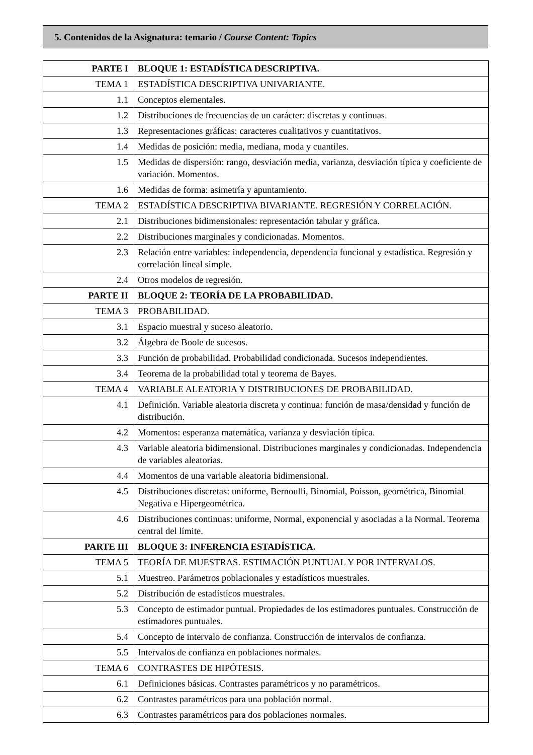5. Contenidos de la Asignatura: temario / Course Content: Topics
| PARTE I | BLOQUE 1: ESTADÍSTICA DESCRIPTIVA. |
| TEMA 1 | ESTADÍSTICA DESCRIPTIVA UNIVARIANTE. |
| 1.1 | Conceptos elementales. |
| 1.2 | Distribuciones de frecuencias de un carácter: discretas y continuas. |
| 1.3 | Representaciones gráficas: caracteres cualitativos y cuantitativos. |
| 1.4 | Medidas de posición: media, mediana, moda y cuantiles. |
| 1.5 | Medidas de dispersión: rango, desviación media, varianza, desviación típica y coeficiente de variación. Momentos. |
| 1.6 | Medidas de forma: asimetría y apuntamiento. |
| TEMA 2 | ESTADÍSTICA DESCRIPTIVA BIVARIANTE. REGRESIÓN Y CORRELACIÓN. |
| 2.1 | Distribuciones bidimensionales: representación tabular y gráfica. |
| 2.2 | Distribuciones marginales y condicionadas. Momentos. |
| 2.3 | Relación entre variables: independencia, dependencia funcional y estadística. Regresión y correlación lineal simple. |
| 2.4 | Otros modelos de regresión. |
| PARTE II | BLOQUE 2: TEORÍA DE LA PROBABILIDAD. |
| TEMA 3 | PROBABILIDAD. |
| 3.1 | Espacio muestral y suceso aleatorio. |
| 3.2 | Álgebra de Boole de sucesos. |
| 3.3 | Función de probabilidad. Probabilidad condicionada. Sucesos independientes. |
| 3.4 | Teorema de la probabilidad total y teorema de Bayes. |
| TEMA 4 | VARIABLE ALEATORIA Y DISTRIBUCIONES DE PROBABILIDAD. |
| 4.1 | Definición. Variable aleatoria discreta y continua: función de masa/densidad y función de distribución. |
| 4.2 | Momentos: esperanza matemática, varianza y desviación típica. |
| 4.3 | Variable aleatoria bidimensional. Distribuciones marginales y condicionadas. Independencia de variables aleatorias. |
| 4.4 | Momentos de una variable aleatoria bidimensional. |
| 4.5 | Distribuciones discretas: uniforme, Bernoulli, Binomial, Poisson, geométrica, Binomial Negativa e Hipergeométrica. |
| 4.6 | Distribuciones continuas: uniforme, Normal, exponencial y asociadas a la Normal. Teorema central del límite. |
| PARTE III | BLOQUE 3: INFERENCIA ESTADÍSTICA. |
| TEMA 5 | TEORÍA DE MUESTRAS. ESTIMACIÓN PUNTUAL Y POR INTERVALOS. |
| 5.1 | Muestreo. Parámetros poblacionales y estadísticos muestrales. |
| 5.2 | Distribución de estadísticos muestrales. |
| 5.3 | Concepto de estimador puntual. Propiedades de los estimadores puntuales. Construcción de estimadores puntuales. |
| 5.4 | Concepto de intervalo de confianza. Construcción de intervalos de confianza. |
| 5.5 | Intervalos de confianza en poblaciones normales. |
| TEMA 6 | CONTRASTES DE HIPÓTESIS. |
| 6.1 | Definiciones básicas. Contrastes paramétricos y no paramétricos. |
| 6.2 | Contrastes paramétricos para una población normal. |
| 6.3 | Contrastes paramétricos para dos poblaciones normales. |